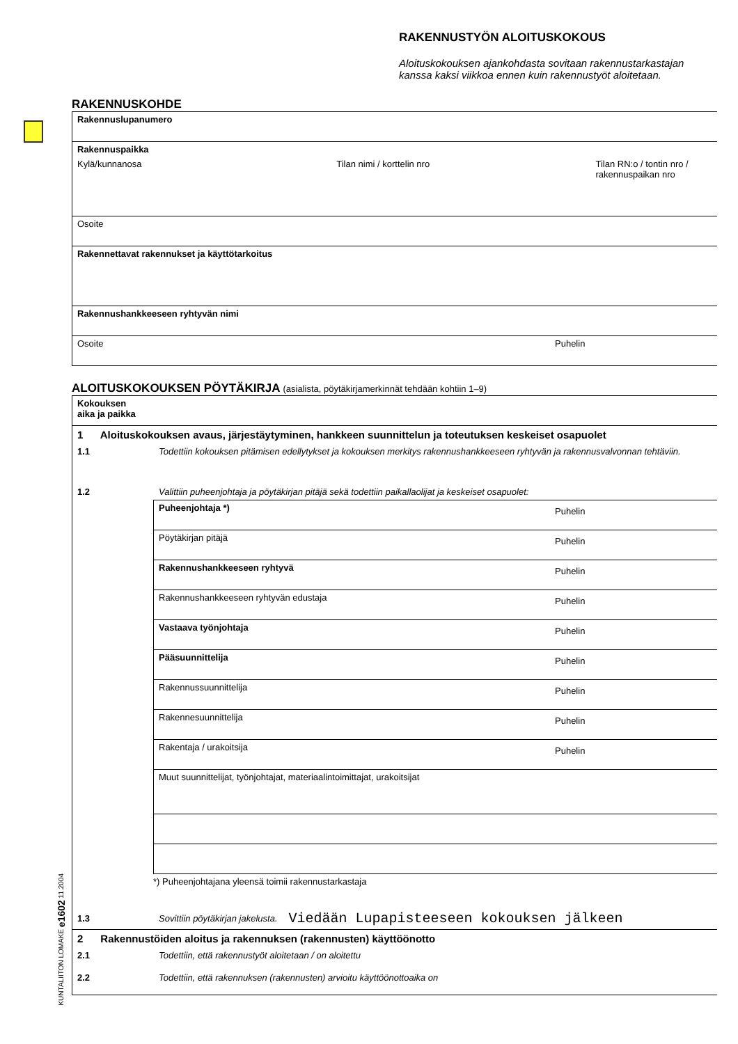RAKENNUSTYÖN ALOITUSKOKOUS
Aloituskokouksen ajankohdasta sovitaan rakennustarkastajan kanssa kaksi viikkoa ennen kuin rakennustyöt aloitetaan.
RAKENNUSKOHDE
Rakennuslupanumero
Rakennuspaikka
Kylä/kunnanosa Tilan nimi / korttelin nro Tilan RN:o / tontin nro / rakennuspaikan nro
Osoite
Rakennettavat rakennukset ja käyttötarkoitus
Rakennushankkeeseen ryhtyvän nimi
Osoite Puhelin
ALOITUSKOKOUKSEN PÖYTÄKIRJA (asialista, pöytäkirjamerkinnät tehdään kohtiin 1–9)
Kokouksen
aika ja paikka
1 Aloituskokouksen avaus, järjestäytyminen, hankkeen suunnittelun ja toteutuksen keskeiset osapuolet
1.1 Todettiin kokouksen pitämisen edellytykset ja kokouksen merkitys rakennushankkeeseen ryhtyvän ja rakennusvalvonnan tehtäviin.
1.2 Valittiin puheenjohtaja ja pöytäkirjan pitäjä sekä todettiin paikallaolijat ja keskeiset osapuolet:
Puheenjohtaja *) Puhelin
Pöytäkirjan pitäjä Puhelin
Rakennushankkeeseen ryhtyvä Puhelin
Rakennushankkeeseen ryhtyvän edustaja Puhelin
Vastaava työnjohtaja Puhelin
Pääsuunnittelija Puhelin
Rakennussuunnittelija Puhelin
Rakennesuunnittelija Puhelin
Rakentaja / urakoitsija Puhelin
Muut suunnittelijat, työnjohtajat, materiaalintoimittajat, urakoitsijat
*) Puheenjohtajana yleensä toimii rakennustarkastaja
1.3 Sovittiin pöytäkirjan jakelusta. Viedään Lupapisteeseen kokouksen jälkeen
2 Rakennustöiden aloitus ja rakennuksen (rakennusten) käyttöönotto
2.1 Todettiin, että rakennustyöt aloitetaan / on aloitettu
2.2 Todettiin, että rakennuksen (rakennusten) arvioitu käyttöönottoaika on
KUNTALIITON LOMAKE e1602 11.2004